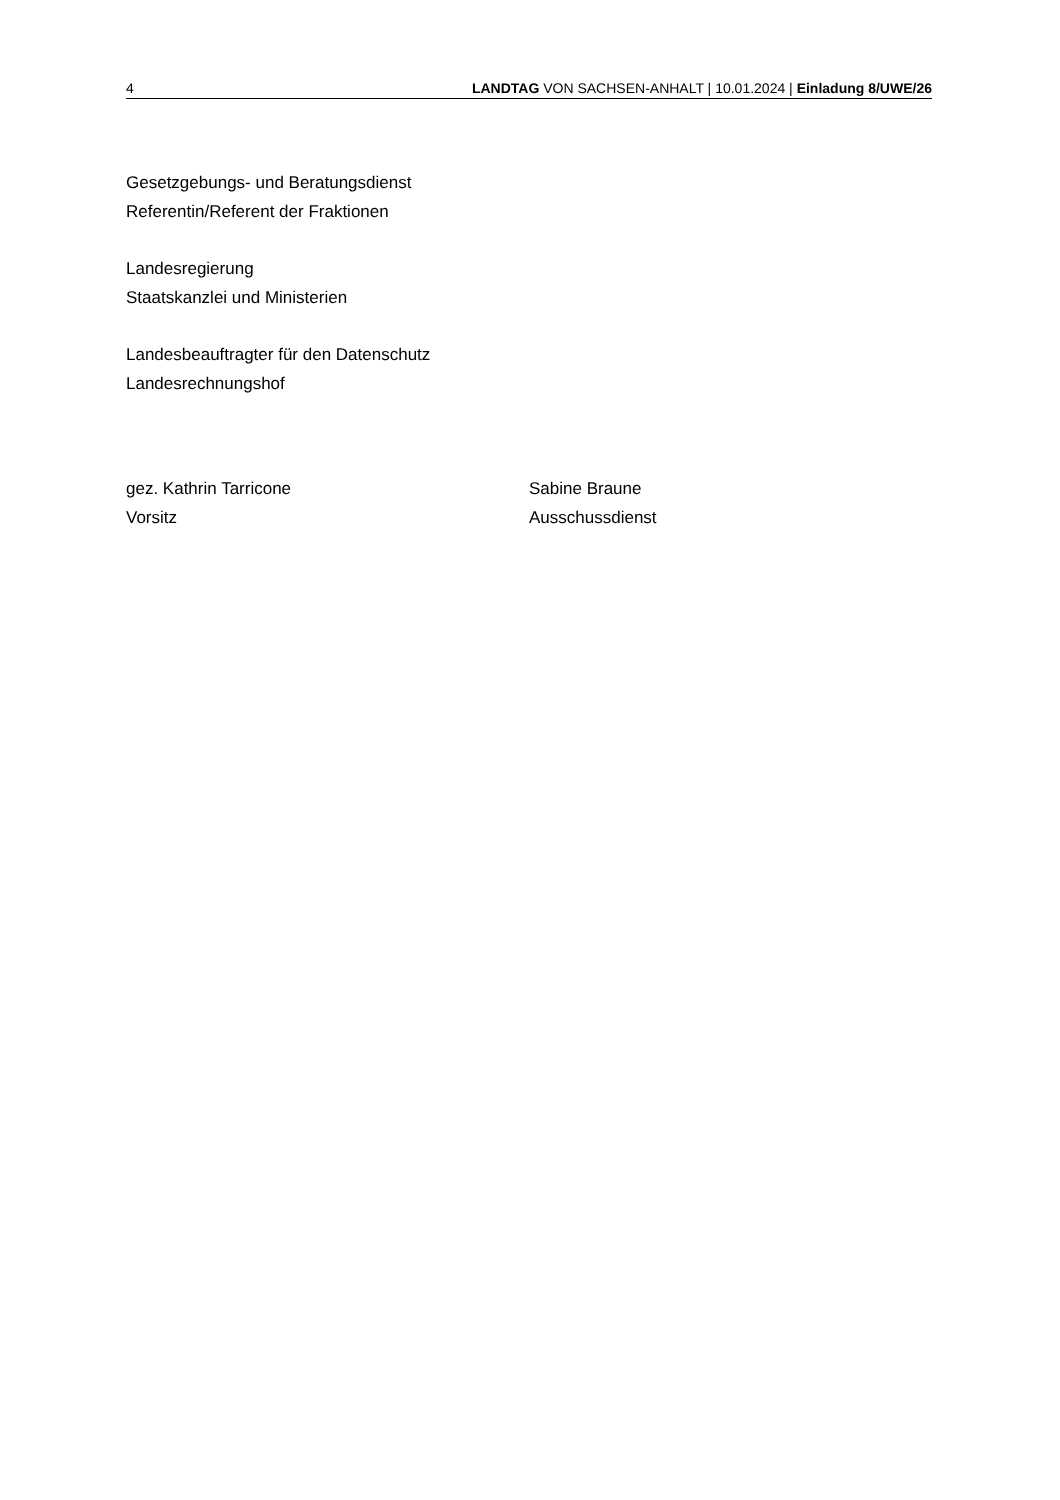4 LANDTAG VON SACHSEN-ANHALT | 10.01.2024 | Einladung 8/UWE/26
Gesetzgebungs- und Beratungsdienst
Referentin/Referent der Fraktionen
Landesregierung
Staatskanzlei und Ministerien
Landesbeauftragter für den Datenschutz
Landesrechnungshof
gez. Kathrin Tarricone
Vorsitz
Sabine Braune
Ausschussdienst